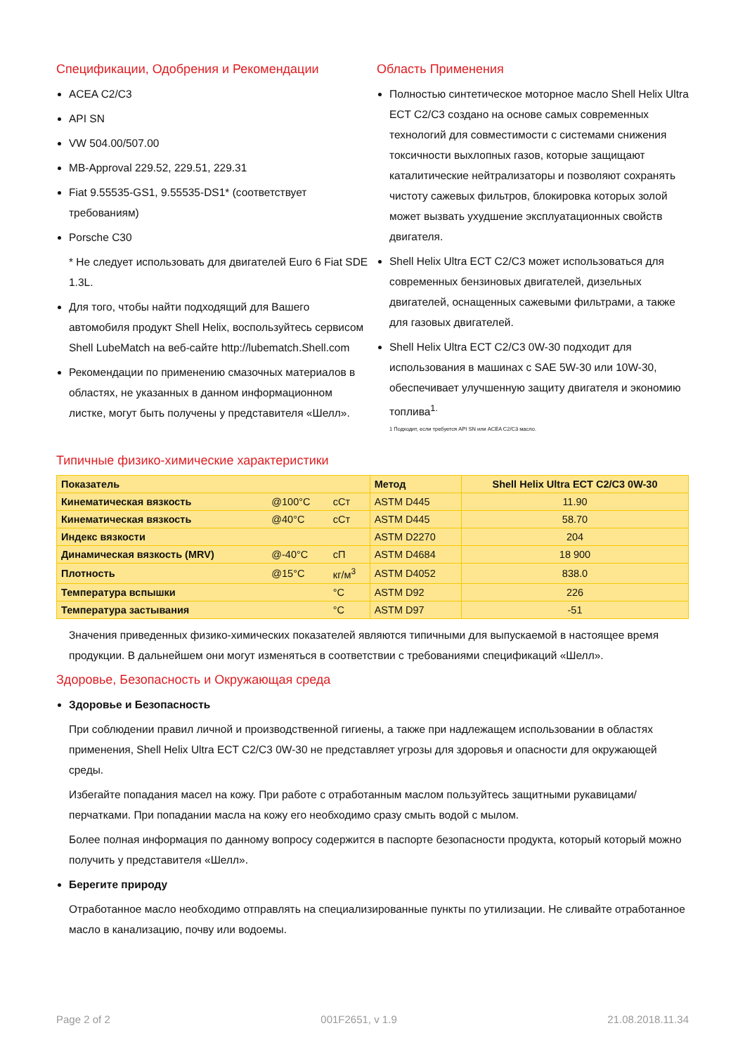Спецификации, Одобрения и Рекомендации
ACEA C2/C3
API SN
VW 504.00/507.00
MB-Approval 229.52, 229.51, 229.31
Fiat 9.55535-GS1, 9.55535-DS1* (соответствует требованиям)
Porsche C30
* Не следует использовать для двигателей Euro 6 Fiat SDE 1.3L.
Для того, чтобы найти подходящий для Вашего автомобиля продукт Shell Helix, воспользуйтесь сервисом Shell LubeMatch на веб-сайте http://lubematch.Shell.com
Рекомендации по применению смазочных материалов в областях, не указанных в данном информационном листке, могут быть получены у представителя «Шелл».
Область Применения
Полностью синтетическое моторное масло Shell Helix Ultra ECT C2/C3 создано на основе самых современных технологий для совместимости с системами снижения токсичности выхлопных газов, которые защищают каталитические нейтрализаторы и позволяют сохранять чистоту сажевых фильтров, блокировка которых золой может вызвать ухудшение эксплуатационных свойств двигателя.
Shell Helix Ultra ECT C2/C3 может использоваться для современных бензиновых двигателей, дизельных двигателей, оснащенных сажевыми фильтрами, а также для газовых двигателей.
Shell Helix Ultra ECT C2/C3 0W-30 подходит для использования в машинах с SAE 5W-30 или 10W-30, обеспечивает улучшенную защиту двигателя и экономию топлива<sup>1.</sup>
1 Подходит, если требуется API SN или ACEA C2/C3 масло.
Типичные физико-химические характеристики
| Показатель | | | Метод | Shell Helix Ultra ECT C2/C3 0W-30 |
| --- | --- | --- | --- | --- |
| Кинематическая вязкость | @100°C | сСт | ASTM D445 | 11.90 |
| Кинематическая вязкость | @40°C | сСт | ASTM D445 | 58.70 |
| Индекс вязкости | | | ASTM D2270 | 204 |
| Динамическая вязкость (MRV) | @-40°C | сП | ASTM D4684 | 18 900 |
| Плотность | @15°C | кг/м<sup>3</sup> | ASTM D4052 | 838.0 |
| Температура вспышки | | °C | ASTM D92 | 226 |
| Температура застывания | | °C | ASTM D97 | -51 |
Значения приведенных физико-химических показателей являются типичными для выпускаемой в настоящее время продукции. В дальнейшем они могут изменяться в соответствии с требованиями спецификаций «Шелл».
Здоровье, Безопасность и Окружающая среда
Здоровье и Безопасность
При соблюдении правил личной и производственной гигиены, а также при надлежащем использовании в областях применения, Shell Helix Ultra ECT C2/C3 0W-30 не представляет угрозы для здоровья и опасности для окружающей среды.
Избегайте попадания масел на кожу. При работе с отработанным маслом пользуйтесь защитными рукавицами/перчатками. При попадании масла на кожу его необходимо сразу смыть водой с мылом.
Более полная информация по данному вопросу содержится в паспорте безопасности продукта, который который можно получить у представителя «Шелл».
Берегите природу
Отработанное масло необходимо отправлять на специализированные пункты по утилизации. Не сливайте отработанное масло в канализацию, почву или водоемы.
Page 2 of 2 001F2651, v 1.9 21.08.2018.11.34